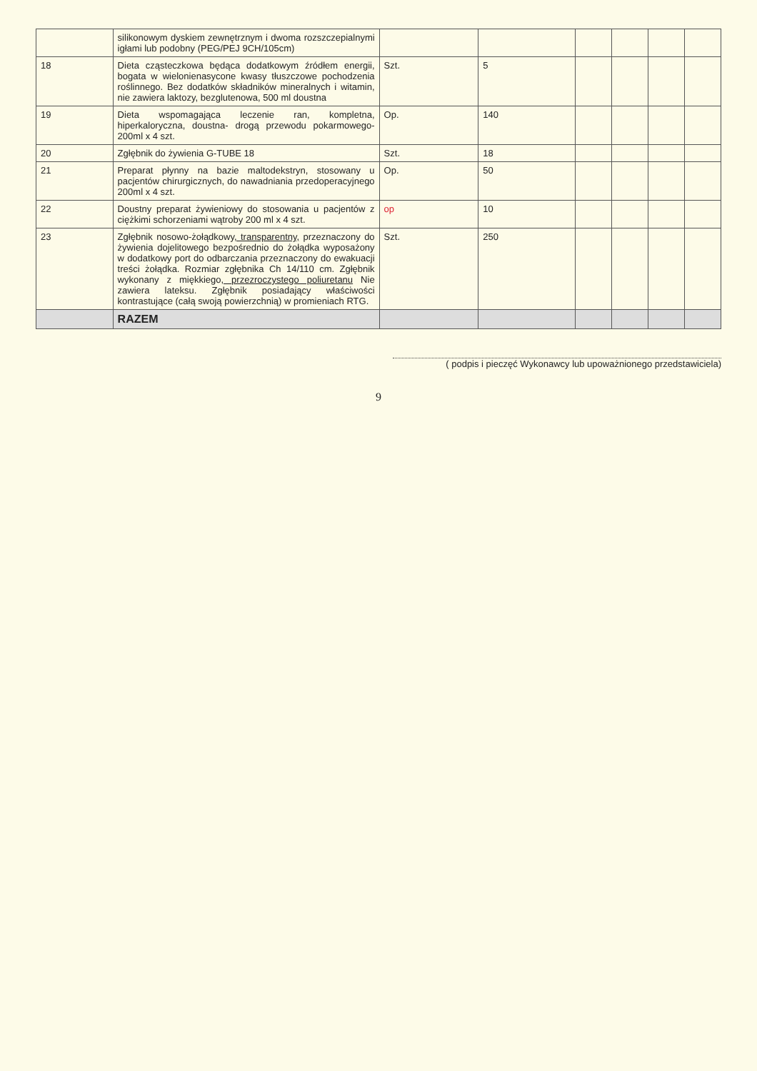| | silikonowym dyskiem zewnętrznym i dwoma rozszczepialnymi igłami lub podobny (PEG/PEJ 9CH/105cm) | | | | | | |
| 18 | Dieta cząsteczkowa będąca dodatkowym źródłem energii, bogata w wielonienasycone kwasy tłuszczowe pochodzenia roślinnego. Bez dodatków składników mineralnych i witamin, nie zawiera laktozy, bezglutenowa, 500 ml doustna | Szt. | 5 | | | | |
| 19 | Dieta wspomagająca leczenie ran, kompletna, hiperkaloryczna, doustna- drogą przewodu pokarmowego- 200ml x 4 szt. | Op. | 140 | | | | |
| 20 | Zgłębnik do żywienia G-TUBE 18 | Szt. | 18 | | | | |
| 21 | Preparat płynny na bazie maltodekstryn, stosowany u pacjentów chirurgicznych, do nawadniania przedoperacyjnego 200ml x 4 szt. | Op. | 50 | | | | |
| 22 | Doustny preparat żywieniowy do stosowania u pacjentów z ciężkimi schorzeniami wątroby 200 ml x 4 szt. | op | 10 | | | | |
| 23 | Zgłębnik nosowo-żołądkowy , transparentny, przeznaczony do żywienia dojelitowego bezpośrednio do żołądka wyposażony w dodatkowy port do odbarczania przeznaczony do ewakuacji treści żołądka. Rozmiar zgłębnika Ch 14/110 cm. Zgłębnik wykonany z miękkiego , przezroczystego poliuretanu Nie zawiera lateksu. Zgłębnik posiadający właściwości kontrastujące (całą swoją powierzchnią) w promieniach RTG. | Szt. | 250 | | | | |
| | RAZEM | | | | | | |
( podpis i pieczęć Wykonawcy lub upoważnionego przedstawiciela)
9